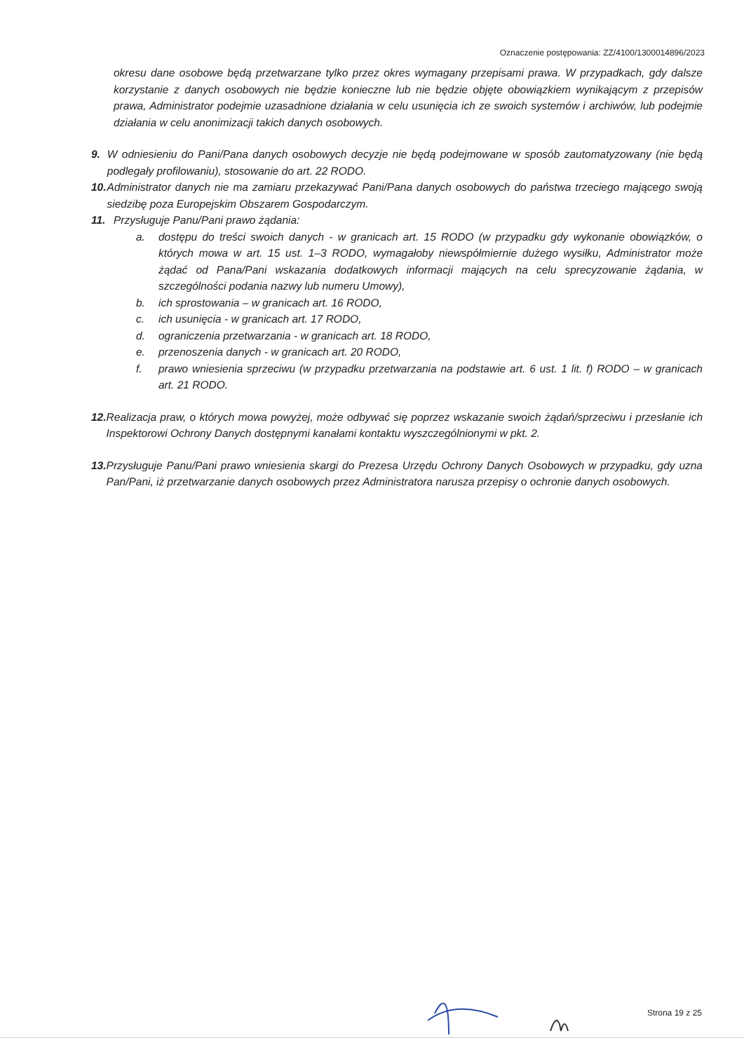Oznaczenie postępowania: ZZ/4100/1300014896/2023
okresu dane osobowe będą przetwarzane tylko przez okres wymagany przepisami prawa. W przypadkach, gdy dalsze korzystanie z danych osobowych nie będzie konieczne lub nie będzie objęte obowiązkiem wynikającym z przepisów prawa, Administrator podejmie uzasadnione działania w celu usunięcia ich ze swoich systemów i archiwów, lub podejmie działania w celu anonimizacji takich danych osobowych.
9. W odniesieniu do Pani/Pana danych osobowych decyzje nie będą podejmowane w sposób zautomatyzowany (nie będą podlegały profilowaniu), stosowanie do art. 22 RODO.
10. Administrator danych nie ma zamiaru przekazywać Pani/Pana danych osobowych do państwa trzeciego mającego swoją siedzibę poza Europejskim Obszarem Gospodarczym.
11. Przysługuje Panu/Pani prawo żądania:
a. dostępu do treści swoich danych - w granicach art. 15 RODO (w przypadku gdy wykonanie obowiązków, o których mowa w art. 15 ust. 1–3 RODO, wymagałoby niewspółmiernie dużego wysiłku, Administrator może żądać od Pana/Pani wskazania dodatkowych informacji mających na celu sprecyzowanie żądania, w szczególności podania nazwy lub numeru Umowy),
b. ich sprostowania – w granicach art. 16 RODO,
c. ich usunięcia - w granicach art. 17 RODO,
d. ograniczenia przetwarzania - w granicach art. 18 RODO,
e. przenoszenia danych - w granicach art. 20 RODO,
f. prawo wniesienia sprzeciwu (w przypadku przetwarzania na podstawie art. 6 ust. 1 lit. f) RODO – w granicach art. 21 RODO.
12. Realizacja praw, o których mowa powyżej, może odbywać się poprzez wskazanie swoich żądań/sprzeciwu i przesłanie ich Inspektorowi Ochrony Danych dostępnymi kanałami kontaktu wyszczególnionymi w pkt. 2.
13. Przysługuje Panu/Pani prawo wniesienia skargi do Prezesa Urzędu Ochrony Danych Osobowych w przypadku, gdy uzna Pan/Pani, iż przetwarzanie danych osobowych przez Administratora narusza przepisy o ochronie danych osobowych.
Strona 19 z 25